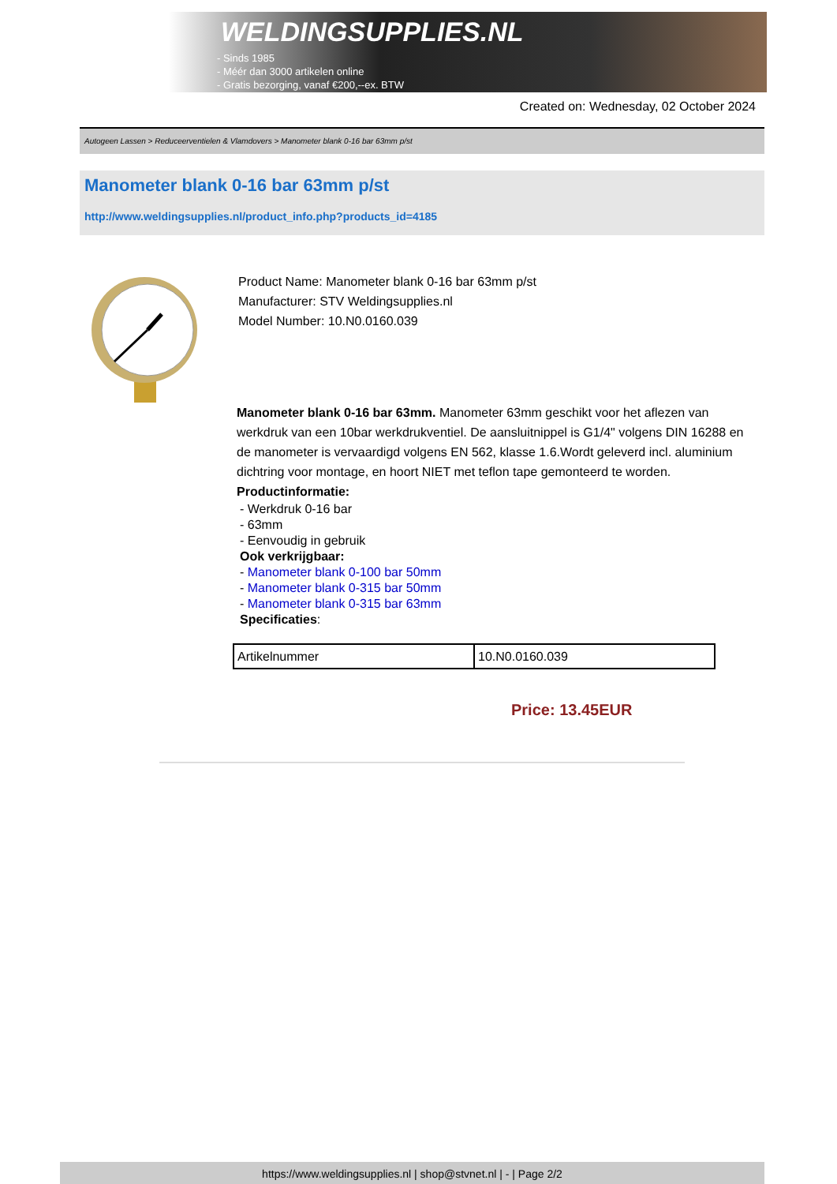WELDINGSUPPLIES.NL
- Sinds 1985
- Méér dan 3000 artikelen online
- Gratis bezorging, vanaf €200,--ex. BTW
Created on: Wednesday, 02 October 2024
Autogeen Lassen > Reduceerventielen & Vlamdovers > Manometer blank 0-16 bar 63mm p/st
Manometer blank 0-16 bar 63mm p/st
http://www.weldingsupplies.nl/product_info.php?products_id=4185
Product Name: Manometer blank 0-16 bar 63mm p/st
Manufacturer: STV Weldingsupplies.nl
Model Number: 10.N0.0160.039
Manometer blank 0-16 bar 63mm. Manometer 63mm geschikt voor het aflezen van werkdruk van een 10bar werkdrukventiel. De aansluitnippel is G1/4" volgens DIN 16288 en de manometer is vervaardigd volgens EN 562, klasse 1.6.Wordt geleverd incl. aluminium dichtring voor montage, en hoort NIET met teflon tape gemonteerd te worden.
Productinformatie:
- Werkdruk 0-16 bar
- 63mm
- Eenvoudig in gebruik
Ook verkrijgbaar:
- Manometer blank 0-100 bar 50mm
- Manometer blank 0-315 bar 50mm
- Manometer blank 0-315 bar 63mm
Specificaties:
| Artikelnummer | 10.N0.0160.039 |
Price: 13.45EUR
https://www.weldingsupplies.nl | shop@stvnet.nl | - | Page 2/2